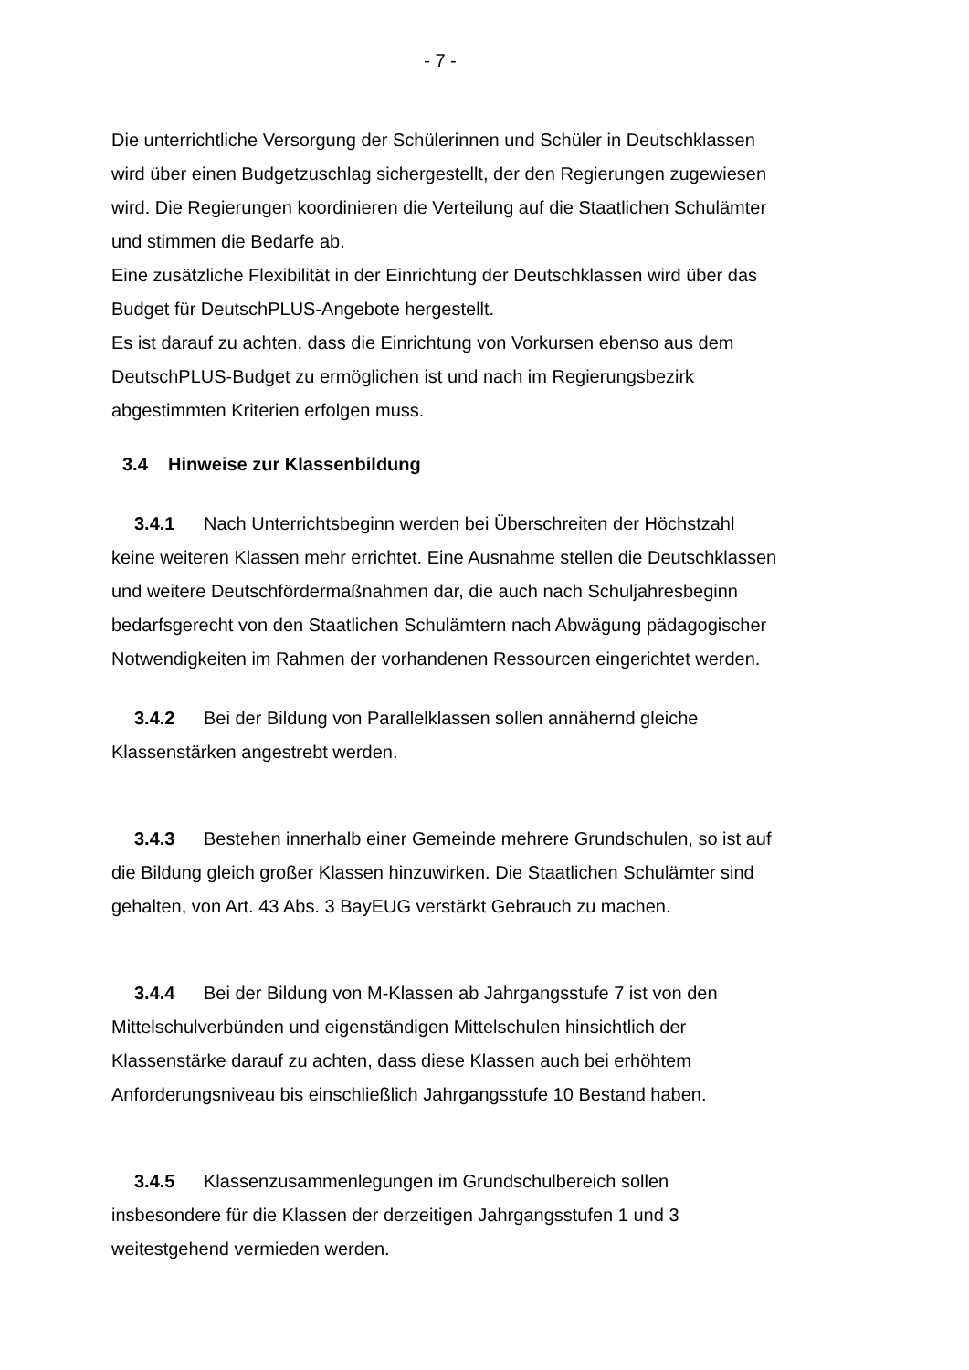- 7 -
Die unterrichtliche Versorgung der Schülerinnen und Schüler in Deutschklassen wird über einen Budgetzuschlag sichergestellt, der den Regierungen zugewiesen wird. Die Regierungen koordinieren die Verteilung auf die Staatlichen Schulämter und stimmen die Bedarfe ab.
Eine zusätzliche Flexibilität in der Einrichtung der Deutschklassen wird über das Budget für DeutschPLUS-Angebote hergestellt.
Es ist darauf zu achten, dass die Einrichtung von Vorkursen ebenso aus dem DeutschPLUS-Budget zu ermöglichen ist und nach im Regierungsbezirk abgestimmten Kriterien erfolgen muss.
3.4 Hinweise zur Klassenbildung
3.4.1 Nach Unterrichtsbeginn werden bei Überschreiten der Höchstzahl keine weiteren Klassen mehr errichtet. Eine Ausnahme stellen die Deutschklassen und weitere Deutschfördermaßnahmen dar, die auch nach Schuljahresbeginn bedarfsgerecht von den Staatlichen Schulämtern nach Abwägung pädagogischer Notwendigkeiten im Rahmen der vorhandenen Ressourcen eingerichtet werden.
3.4.2 Bei der Bildung von Parallelklassen sollen annähernd gleiche Klassenstärken angestrebt werden.
3.4.3 Bestehen innerhalb einer Gemeinde mehrere Grundschulen, so ist auf die Bildung gleich großer Klassen hinzuwirken. Die Staatlichen Schulämter sind gehalten, von Art. 43 Abs. 3 BayEUG verstärkt Gebrauch zu machen.
3.4.4 Bei der Bildung von M-Klassen ab Jahrgangsstufe 7 ist von den Mittelschulverbünden und eigenständigen Mittelschulen hinsichtlich der Klassenstärke darauf zu achten, dass diese Klassen auch bei erhöhtem Anforderungsniveau bis einschließlich Jahrgangsstufe 10 Bestand haben.
3.4.5 Klassenzusammenlegungen im Grundschulbereich sollen insbesondere für die Klassen der derzeitigen Jahrgangsstufen 1 und 3 weitestgehend vermieden werden.